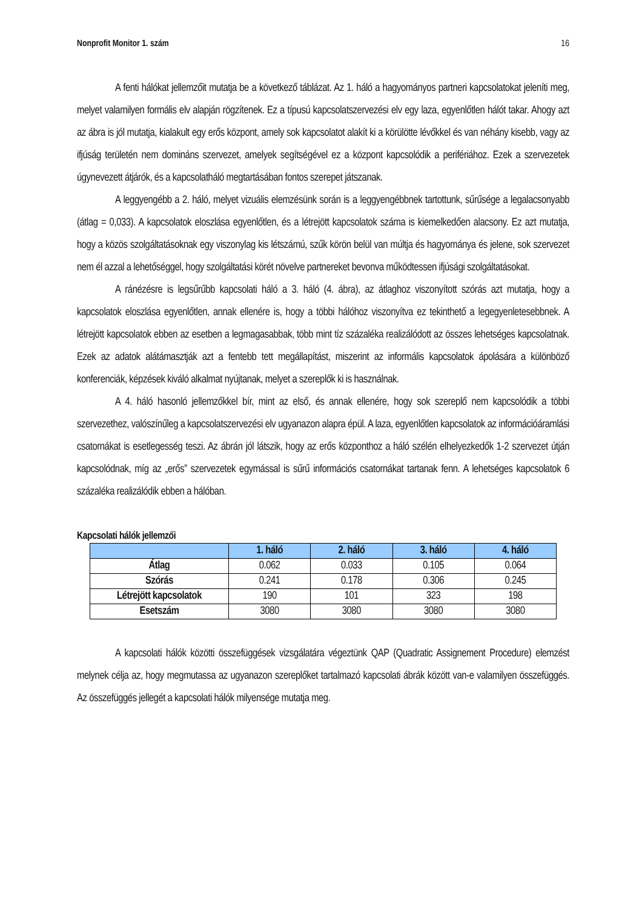Nonprofit Monitor 1. szám 16
A fenti hálókat jellemzőit mutatja be a következő táblázat. Az 1. háló a hagyományos partneri kapcsolatokat jeleníti meg, melyet valamilyen formális elv alapján rögzítenek. Ez a típusú kapcsolatszervezési elv egy laza, egyenlőtlen hálót takar. Ahogy azt az ábra is jól mutatja, kialakult egy erős központ, amely sok kapcsolatot alakít ki a körülötte lévőkkel és van néhány kisebb, vagy az ifjúság területén nem domináns szervezet, amelyek segítségével ez a központ kapcsolódik a perifériához. Ezek a szervezetek úgynevezett átjárók, és a kapcsolatháló megtartásában fontos szerepet játszanak.
A leggyengébb a 2. háló, melyet vizuális elemzésünk során is a leggyengébbnek tartottunk, sűrűsége a legalacsonyabb (átlag = 0,033). A kapcsolatok eloszlása egyenlőtlen, és a létrejött kapcsolatok száma is kiemelkedően alacsony. Ez azt mutatja, hogy a közös szolgáltatásoknak egy viszonylag kis létszámú, szűk körön belül van múltja és hagyománya és jelene, sok szervezet nem él azzal a lehetőséggel, hogy szolgáltatási körét növelve partnereket bevonva működtessen ifjúsági szolgáltatásokat.
A ránézésre is legsűrűbb kapcsolati háló a 3. háló (4. ábra), az átlaghoz viszonyított szórás azt mutatja, hogy a kapcsolatok eloszlása egyenlőtlen, annak ellenére is, hogy a többi hálóhoz viszonyítva ez tekinthető a legegyenletesebbnek. A létrejött kapcsolatok ebben az esetben a legmagasabbak, több mint tíz százaléka realizálódott az összes lehetséges kapcsolatnak. Ezek az adatok alátámasztják azt a fentebb tett megállapítást, miszerint az informális kapcsolatok ápolására a különböző konferenciák, képzések kiváló alkalmat nyújtanak, melyet a szereplők ki is használnak.
A 4. háló hasonló jellemzőkkel bír, mint az első, és annak ellenére, hogy sok szereplő nem kapcsolódik a többi szervezethez, valószínűleg a kapcsolatszervezési elv ugyanazon alapra épül. A laza, egyenlőtlen kapcsolatok az információáramlási csatornákat is esetlegesség teszi. Az ábrán jól látszik, hogy az erős központhoz a háló szélén elhelyezkedők 1-2 szervezet útján kapcsolódnak, míg az „erős” szervezetek egymással is sűrű információs csatornákat tartanak fenn. A lehetséges kapcsolatok 6 százaléka realizálódik ebben a hálóban.
Kapcsolati hálók jellemzői
| | 1. háló | 2. háló | 3. háló | 4. háló |
| --- | --- | --- | --- | --- |
| Átlag | 0.062 | 0.033 | 0.105 | 0.064 |
| Szórás | 0.241 | 0.178 | 0.306 | 0.245 |
| Létrejött kapcsolatok | 190 | 101 | 323 | 198 |
| Esetszám | 3080 | 3080 | 3080 | 3080 |
A kapcsolati hálók közötti összefüggések vizsgálatára végeztünk QAP (Quadratic Assignement Procedure) elemzést melynek célja az, hogy megmutassa az ugyanazon szereplőket tartalmazó kapcsolati ábrák között van-e valamilyen összefüggés. Az összefüggés jellegét a kapcsolati hálók milyensége mutatja meg.